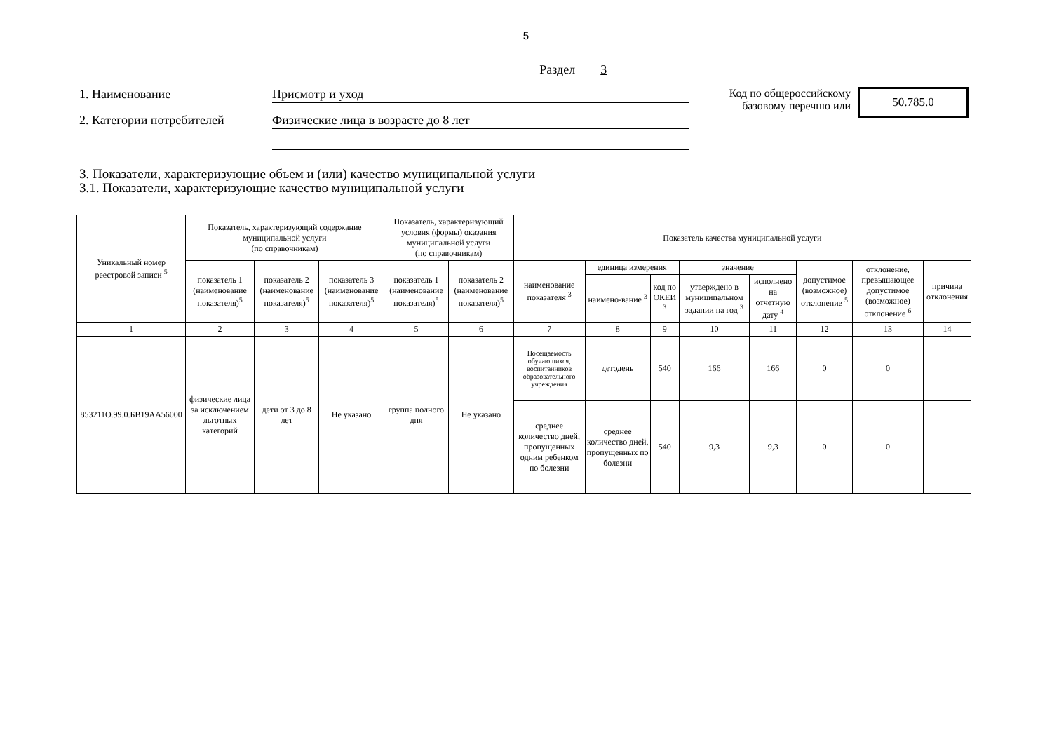5
Раздел 3
1. Наименование Присмотр и уход
2. Категории потребителей Физические лица в возрасте до 8 лет
Код по общероссийскому базовому перечню или
50.785.0
3. Показатели, характеризующие объем и (или) качество муниципальной услуги
3.1. Показатели, характеризующие качество муниципальной услуги
| Уникальный номер реестровой записи <sup>5</sup> | Показатель, характеризующий содержание муниципальной услуги (по справочникам) | | | Показатель, характеризующий условия (формы) оказания муниципальной услуги (по справочникам) | | Показатель качества муниципальной услуги | | | | | | | |
| --- | --- | --- | --- | --- | --- | --- | --- | --- | --- | --- | --- | --- | --- |
| | показатель 1 (наименование показателя)<sup>5</sup> | показатель 2 (наименование показателя)<sup>5</sup> | показатель 3 (наименование показателя)<sup>5</sup> | показатель 1 (наименование показателя)<sup>5</sup> | показатель 2 (наименование показателя)<sup>5</sup> | наименование показателя <sup>3</sup> | единица измерения | | значение | | допустимое (возможное) отклонение <sup>5</sup> | отклонение, превышающее допустимое (возможное) отклонение <sup>6</sup> | причина отклонения |
| | | | | | | | наимено-вание <sup>3</sup> | код по ОКЕИ <sup>3</sup> | утверждено в муниципальном задании на год <sup>3</sup> | исполнено на отчетную дату <sup>4</sup> | | | |
| 1 | 2 | 3 | 4 | 5 | 6 | 7 | 8 | 9 | 10 | 11 | 12 | 13 | 14 |
| 853211О.99.0.БВ19АА56000 | физические лица за исключением льготных категорий | дети от 3 до 8 лет | Не указано | группа полного дня | Не указано | Посещаемость обучающихся, воспитанников образовательного учреждения | детодень | 540 | 166 | 166 | 0 | 0 | |
| | | | | | | среднее количество дней, пропущенных одним ребенком по болезни | среднее количество дней, пропущенных по болезни | 540 | 9,3 | 9,3 | 0 | 0 | |